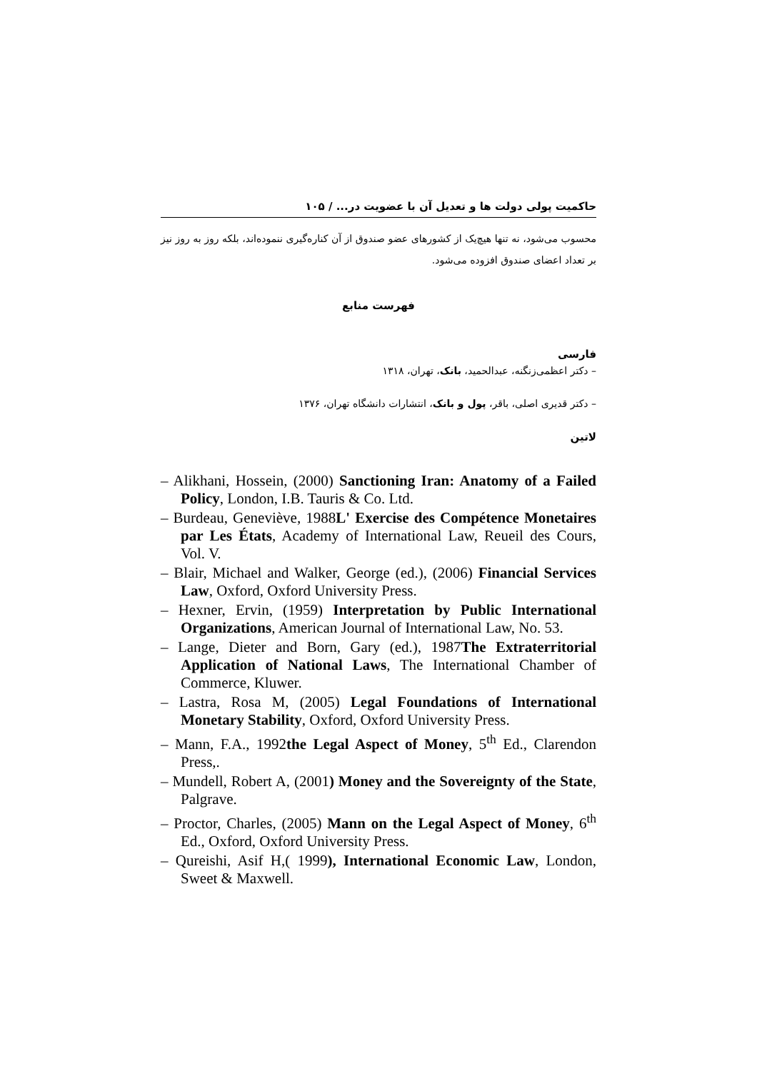حاکمیت پولی دولت ها و تعدیل آن با عضویت در... / ۱۰۵
محسوب می‌شود، نه تنها هیچ‌یک از کشورهای عضو صندوق از آن کناره‌گیری ننموده‌اند، بلکه روز به روز نیز بر تعداد اعضای صندوق افزوده می‌شود.
فهرست منابع
فارسی
– دکتر اعظمی‌زنگنه، عبدالحمید، بانک، تهران، ۱۳۱۸
– دکتر قدیری اصلی، باقر، پول و بانک، انتشارات دانشگاه تهران، ۱۳۷۶
لاتین
– Alikhani, Hossein, (2000) Sanctioning Iran: Anatomy of a Failed Policy, London, I.B. Tauris & Co. Ltd.
– Burdeau, Geneviève, 1988L' Exercise des Compétence Monetaires par Les États, Academy of International Law, Reueil des Cours, Vol. V.
– Blair, Michael and Walker, George (ed.), (2006) Financial Services Law, Oxford, Oxford University Press.
– Hexner, Ervin, (1959) Interpretation by Public International Organizations, American Journal of International Law, No. 53.
– Lange, Dieter and Born, Gary (ed.), 1987The Extraterritorial Application of National Laws, The International Chamber of Commerce, Kluwer.
– Lastra, Rosa M, (2005) Legal Foundations of International Monetary Stability, Oxford, Oxford University Press.
– Mann, F.A., 1992the Legal Aspect of Money, 5<sup>th</sup> Ed., Clarendon Press,.
– Mundell, Robert A, (2001) Money and the Sovereignty of the State, Palgrave.
– Proctor, Charles, (2005) Mann on the Legal Aspect of Money, 6<sup>th</sup> Ed., Oxford, Oxford University Press.
– Qureishi, Asif H,( 1999), International Economic Law, London, Sweet & Maxwell.